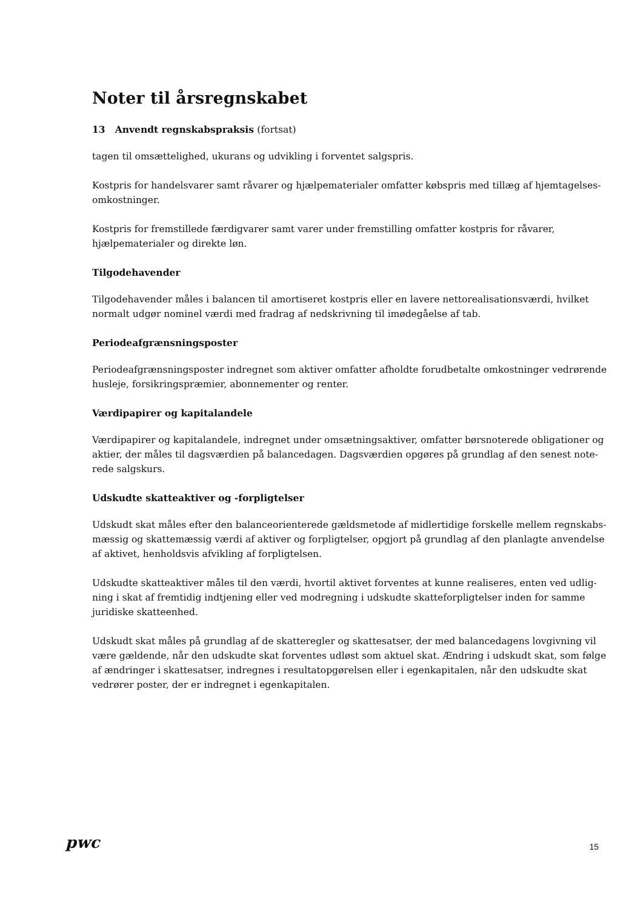Noter til årsregnskabet
13 Anvendt regnskabspraksis (fortsat)
tagen til omsættelighed, ukurans og udvikling i forventet salgspris.
Kostpris for handelsvarer samt råvarer og hjælpematerialer omfatter købspris med tillæg af hjemtagelses­omkostninger.
Kostpris for fremstillede færdigvarer samt varer under fremstilling omfatter kostpris for råvarer, hjælpema­terialer og direkte løn.
Tilgodehavender
Tilgodehavender måles i balancen til amortiseret kostpris eller en lavere nettorealisationsværdi, hvilket nor­malt udgør nominel værdi med fradrag af nedskrivning til imødegåelse af tab.
Periodeafgrænsningsposter
Periodeafgrænsningsposter indregnet som aktiver omfatter afholdte forudbetalte omkostninger ved­rørende husleje, forsikringspræmier, abonnementer og renter.
Værdipapirer og kapitalandele
Værdipapirer og kapitalandele, indregnet under omsætningsaktiver, omfatter børsnoterede obligationer og aktier, der måles til dagsværdien på balancedagen. Dagsværdien opgøres på grundlag af den senest note­rede salgskurs.
Udskudte skatteaktiver og -forpligtelser
Udskudt skat måles efter den balanceorienterede gældsmetode af midlertidige forskelle mellem regnskabs­mæssig og skattemæssig værdi af aktiver og forpligtelser, opgjort på grundlag af den planlagte anvendelse af aktivet, henholdsvis afvikling af forpligtelsen.
Udskudte skatteaktiver måles til den værdi, hvortil aktivet forventes at kunne realiseres, enten ved udlig­ning i skat af fremtidig indtjening eller ved modregning i udskudte skatteforpligtelser inden for samme juridiske skatteenhed.
Udskudt skat måles på grundlag af de skatteregler og skattesatser, der med balancedagens lovgivning vil være gældende, når den udskudte skat forventes udløst som aktuel skat. Ændring i udskudt skat, som følge af ændringer i skattesatser, indregnes i resultatopgørelsen eller i egenkapitalen, når den udskudte skat ved­rører poster, der er indregnet i egenkapitalen.
pwc
15